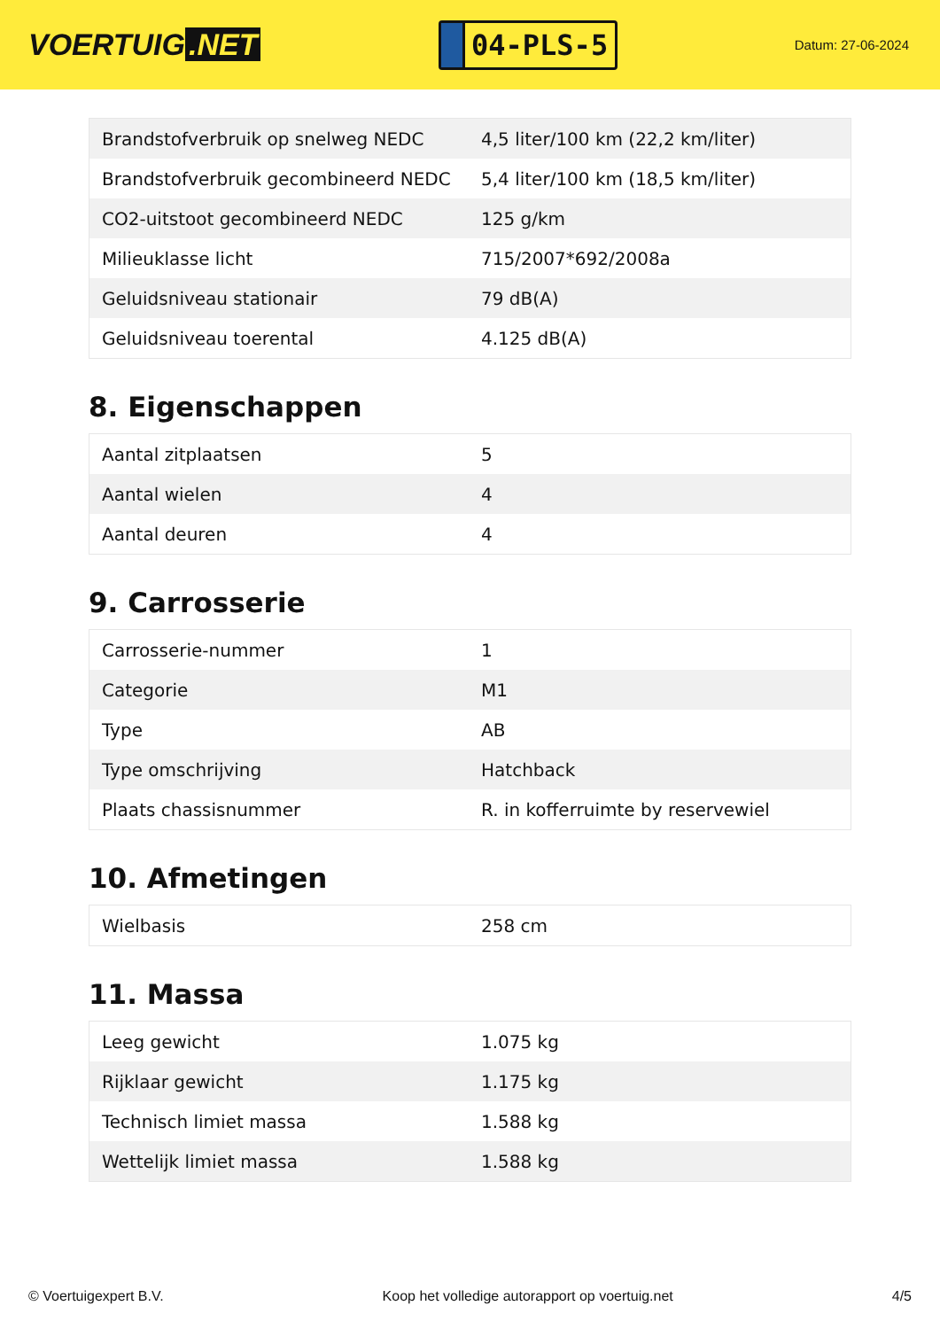VOERTUIG.NET
04-PLS-5
Datum: 27-06-2024
| Brandstofverbruik op snelweg NEDC | 4,5 liter/100 km (22,2 km/liter) |
| Brandstofverbruik gecombineerd NEDC | 5,4 liter/100 km (18,5 km/liter) |
| CO2-uitstoot gecombineerd NEDC | 125 g/km |
| Milieuklasse licht | 715/2007*692/2008a |
| Geluidsniveau stationair | 79 dB(A) |
| Geluidsniveau toerental | 4.125 dB(A) |
8. Eigenschappen
| Aantal zitplaatsen | 5 |
| Aantal wielen | 4 |
| Aantal deuren | 4 |
9. Carrosserie
| Carrosserie-nummer | 1 |
| Categorie | M1 |
| Type | AB |
| Type omschrijving | Hatchback |
| Plaats chassisnummer | R. in kofferruimte by reservewiel |
10. Afmetingen
| Wielbasis | 258 cm |
11. Massa
| Leeg gewicht | 1.075 kg |
| Rijklaar gewicht | 1.175 kg |
| Technisch limiet massa | 1.588 kg |
| Wettelijk limiet massa | 1.588 kg |
© Voertuigexpert B.V. Koop het volledige autorapport op voertuig.net 4/5